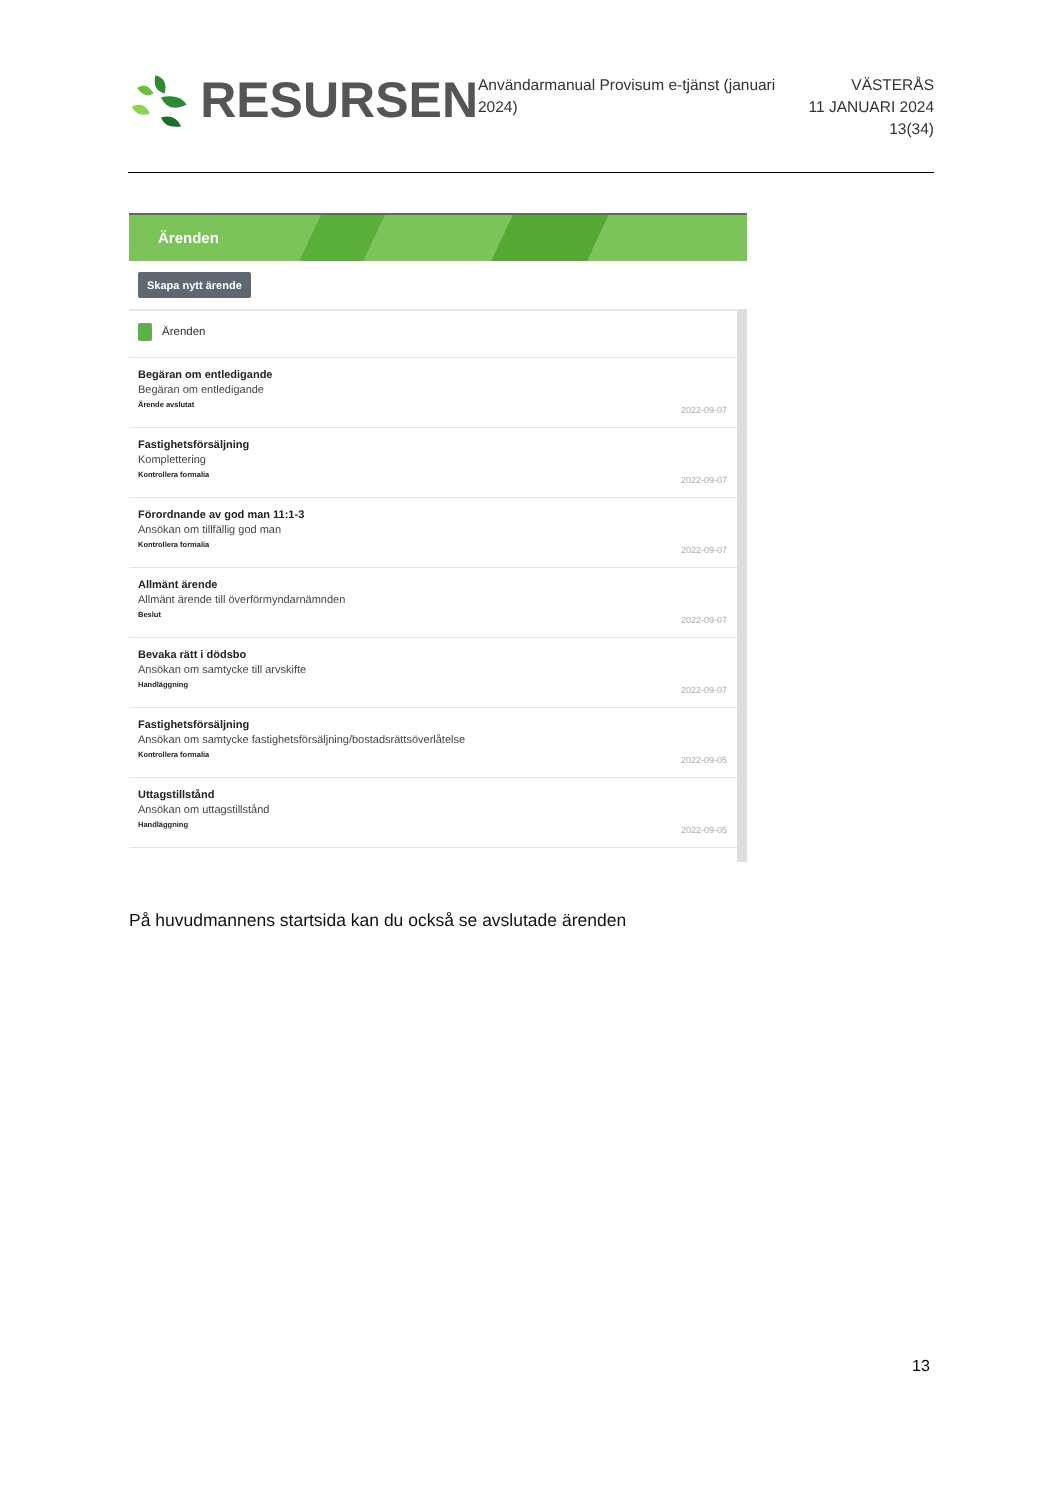RESURSEN
Användarmanual Provisum e-tjänst (januari 2024)
VÄSTERÅS
11 JANUARI 2024
13(34)
Ärenden
Skapa nytt ärende
Ärenden
Begäran om entledigande
Begäran om entledigande
Ärende avslutat
2022-09-07
Fastighetsförsäljning
Komplettering
Kontrollera formalia
2022-09-07
Förordnande av god man 11:1-3
Ansökan om tillfällig god man
Kontrollera formalia
2022-09-07
Allmänt ärende
Allmänt ärende till överförmyndarnämnden
Beslut
2022-09-07
Bevaka rätt i dödsbo
Ansökan om samtycke till arvskifte
Handläggning
2022-09-07
Fastighetsförsäljning
Ansökan om samtycke fastighetsförsäljning/bostadsrättsöverlåtelse
Kontrollera formalia
2022-09-05
Uttagstillstånd
Ansökan om uttagstillstånd
Handläggning
2022-09-05
På huvudmannens startsida kan du också se avslutade ärenden
13